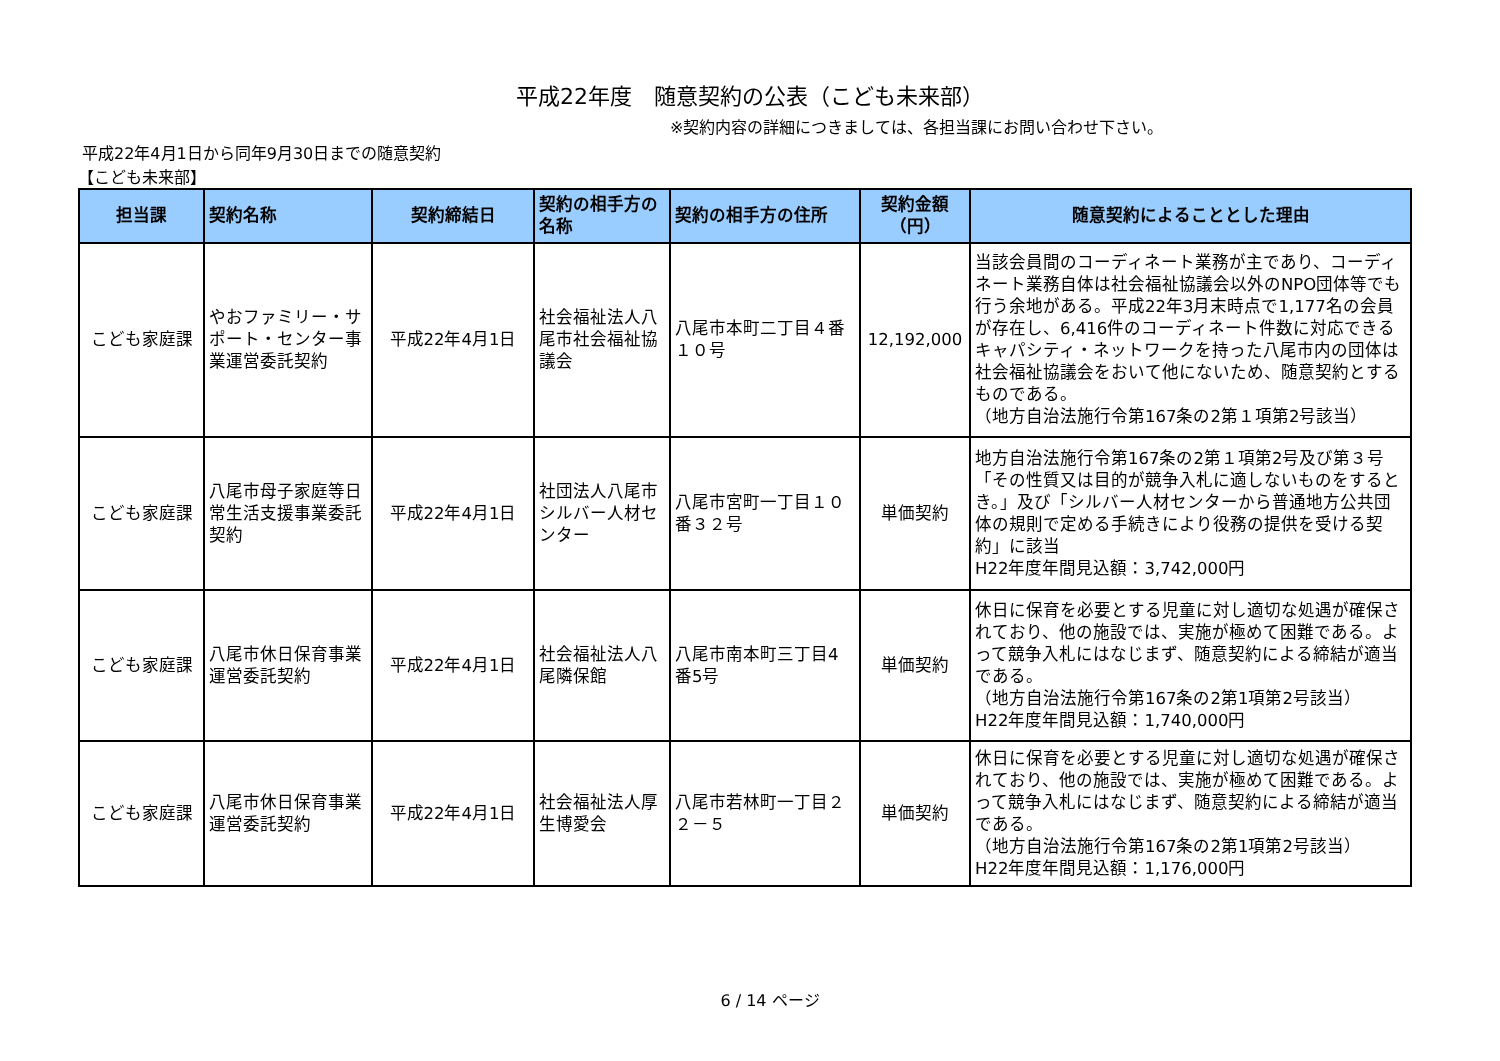平成22年度　随意契約の公表（こども未来部）
※契約内容の詳細につきましては、各担当課にお問い合わせ下さい。
平成22年4月1日から同年9月30日までの随意契約
【こども未来部】
| 担当課 | 契約名称 | 契約締結日 | 契約の相手方の名称 | 契約の相手方の住所 | 契約金額（円） | 随意契約によることとした理由 |
| --- | --- | --- | --- | --- | --- | --- |
| こども家庭課 | やおファミリー・サポート・センター事業運営委託契約 | 平成22年4月1日 | 社会福祉法人八尾市社会福祉協議会 | 八尾市本町二丁目４番１０号 | 12,192,000 | 当該会員間のコーディネート業務が主であり、コーディネート業務自体は社会福祉協議会以外のNPO団体等でも行う余地がある。平成22年3月末時点で1,177名の会員が存在し、6,416件のコーディネート件数に対応できるキャパシティ・ネットワークを持った八尾市内の団体は社会福祉協議会をおいて他にないため、随意契約とするものである。 （地方自治法施行令第167条の2第１項第2号該当） |
| こども家庭課 | 八尾市母子家庭等日常生活支援事業委託契約 | 平成22年4月1日 | 社団法人八尾市シルバー人材センター | 八尾市宮町一丁目１０番３２号 | 単価契約 | 地方自治法施行令第167条の2第１項第2号及び第３号「その性質又は目的が競争入札に適しないものをするとき。」及び「シルバー人材センターから普通地方公共団体の規則で定める手続きにより役務の提供を受ける契約」に該当 H22年度年間見込額：3,742,000円 |
| こども家庭課 | 八尾市休日保育事業運営委託契約 | 平成22年4月1日 | 社会福祉法人八尾隣保館 | 八尾市南本町三丁目4番5号 | 単価契約 | 休日に保育を必要とする児童に対し適切な処遇が確保されており、他の施設では、実施が極めて困難である。よって競争入札にはなじまず、随意契約による締結が適当である。 （地方自治法施行令第167条の2第1項第2号該当） H22年度年間見込額：1,740,000円 |
| こども家庭課 | 八尾市休日保育事業運営委託契約 | 平成22年4月1日 | 社会福祉法人厚生博愛会 | 八尾市若林町一丁目２２－５ | 単価契約 | 休日に保育を必要とする児童に対し適切な処遇が確保されており、他の施設では、実施が極めて困難である。よって競争入札にはなじまず、随意契約による締結が適当である。 （地方自治法施行令第167条の2第1項第2号該当） H22年度年間見込額：1,176,000円 |
6 / 14 ページ